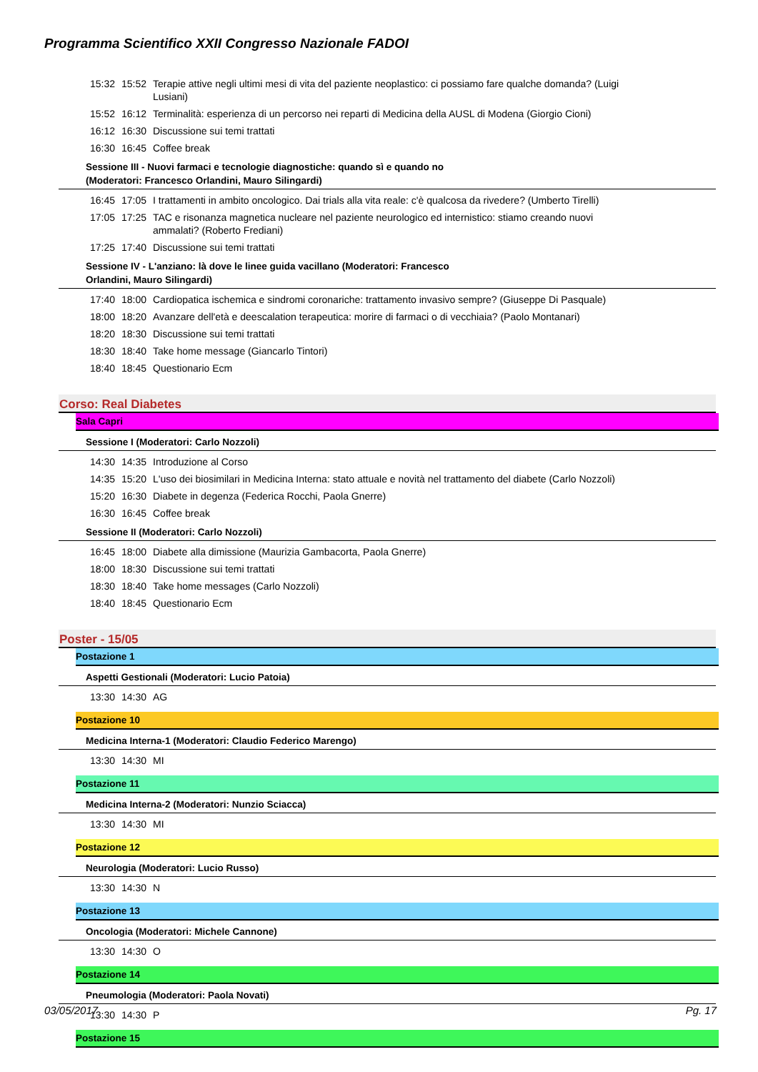Programma Scientifico XXII Congresso Nazionale FADOI
15:32 15:52 Terapie attive negli ultimi mesi di vita del paziente neoplastico: ci possiamo fare qualche domanda? (Luigi Lusiani)
15:52 16:12 Terminalità: esperienza di un percorso nei reparti di Medicina della AUSL di Modena (Giorgio Cioni)
16:12 16:30 Discussione sui temi trattati
16:30 16:45 Coffee break
Sessione III - Nuovi farmaci e tecnologie diagnostiche: quando sì e quando no
(Moderatori: Francesco Orlandini, Mauro Silingardi)
16:45 17:05 I trattamenti in ambito oncologico. Dai trials alla vita reale: c'è qualcosa da rivedere? (Umberto Tirelli)
17:05 17:25 TAC e risonanza magnetica nucleare nel paziente neurologico ed internistico: stiamo creando nuovi ammalati? (Roberto Frediani)
17:25 17:40 Discussione sui temi trattati
Sessione IV - L'anziano: là dove le linee guida vacillano (Moderatori: Francesco
Orlandini, Mauro Silingardi)
17:40 18:00 Cardiopatica ischemica e sindromi coronariche: trattamento invasivo sempre? (Giuseppe Di Pasquale)
18:00 18:20 Avanzare dell'età e deescalation terapeutica: morire di farmaci o di vecchiaia? (Paolo Montanari)
18:20 18:30 Discussione sui temi trattati
18:30 18:40 Take home message (Giancarlo Tintori)
18:40 18:45 Questionario Ecm
Corso: Real Diabetes
Sala Capri
Sessione I (Moderatori: Carlo Nozzoli)
14:30 14:35 Introduzione al Corso
14:35 15:20 L'uso dei biosimilari in Medicina Interna: stato attuale e novità nel trattamento del diabete (Carlo Nozzoli)
15:20 16:30 Diabete in degenza (Federica Rocchi, Paola Gnerre)
16:30 16:45 Coffee break
Sessione II (Moderatori: Carlo Nozzoli)
16:45 18:00 Diabete alla dimissione (Maurizia Gambacorta, Paola Gnerre)
18:00 18:30 Discussione sui temi trattati
18:30 18:40 Take home messages (Carlo Nozzoli)
18:40 18:45 Questionario Ecm
Poster - 15/05
Postazione 1
Aspetti Gestionali (Moderatori: Lucio Patoia)
13:30 14:30 AG
Postazione 10
Medicina Interna-1 (Moderatori: Claudio Federico Marengo)
13:30 14:30 MI
Postazione 11
Medicina Interna-2 (Moderatori: Nunzio Sciacca)
13:30 14:30 MI
Postazione 12
Neurologia (Moderatori: Lucio Russo)
13:30 14:30 N
Postazione 13
Oncologia (Moderatori: Michele Cannone)
13:30 14:30 O
Postazione 14
Pneumologia (Moderatori: Paola Novati)
13:30 14:30 P
Postazione 15
03/05/2017 Pg. 17